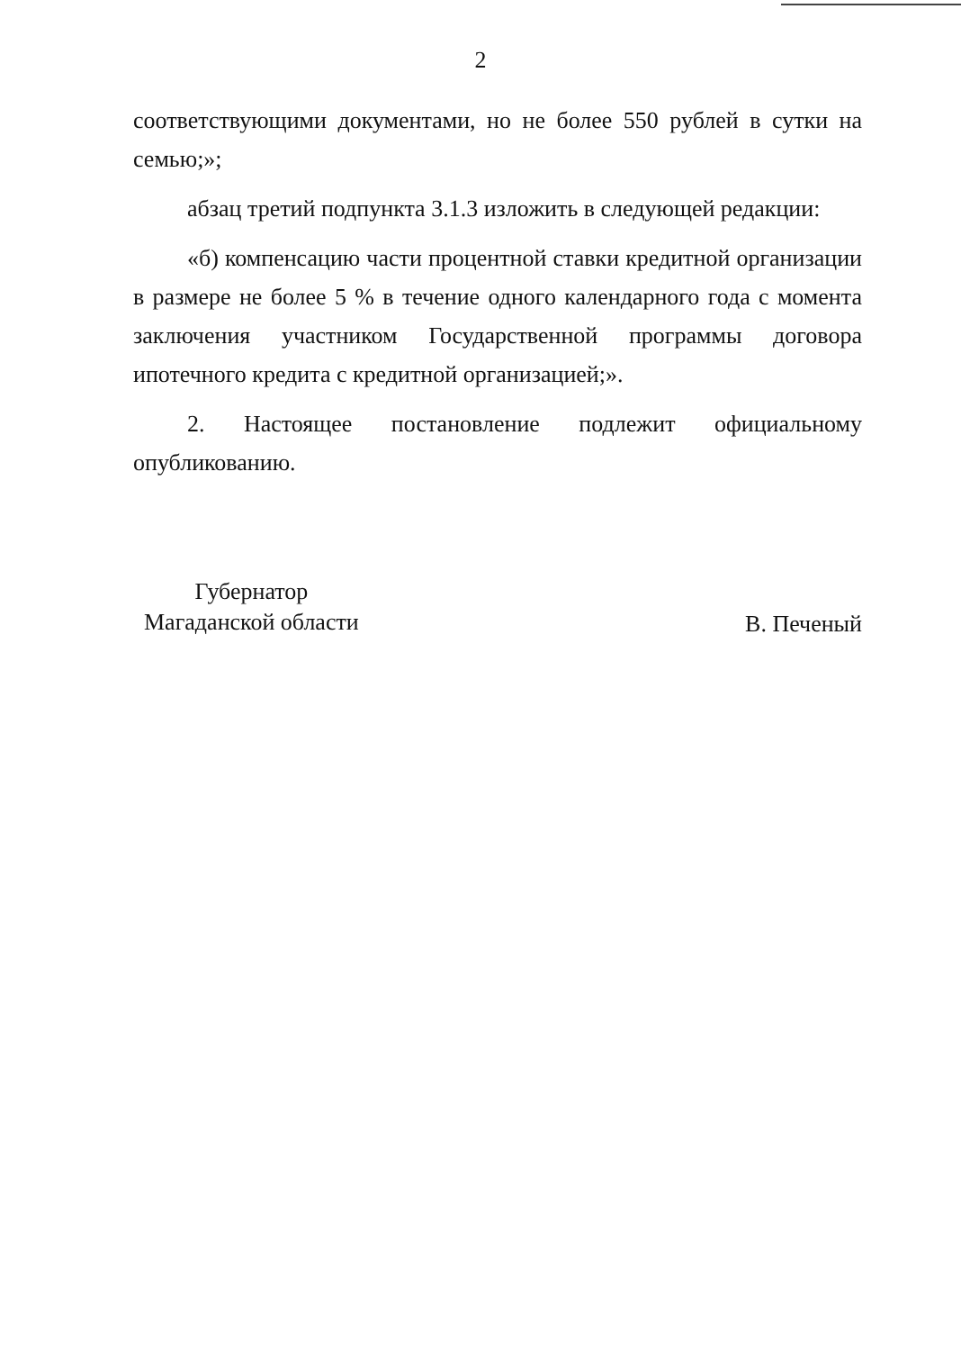2
соответствующими документами, но не более 550 рублей в сутки на семью;»;
абзац третий подпункта 3.1.3 изложить в следующей редакции:
«б) компенсацию части процентной ставки кредитной организации в размере не более 5 % в течение одного календарного года с момента заключения участником Государственной программы договора ипотечного кредита с кредитной организацией;».
2. Настоящее постановление подлежит официальному опубликованию.
Губернатор
Магаданской области
В. Печеный